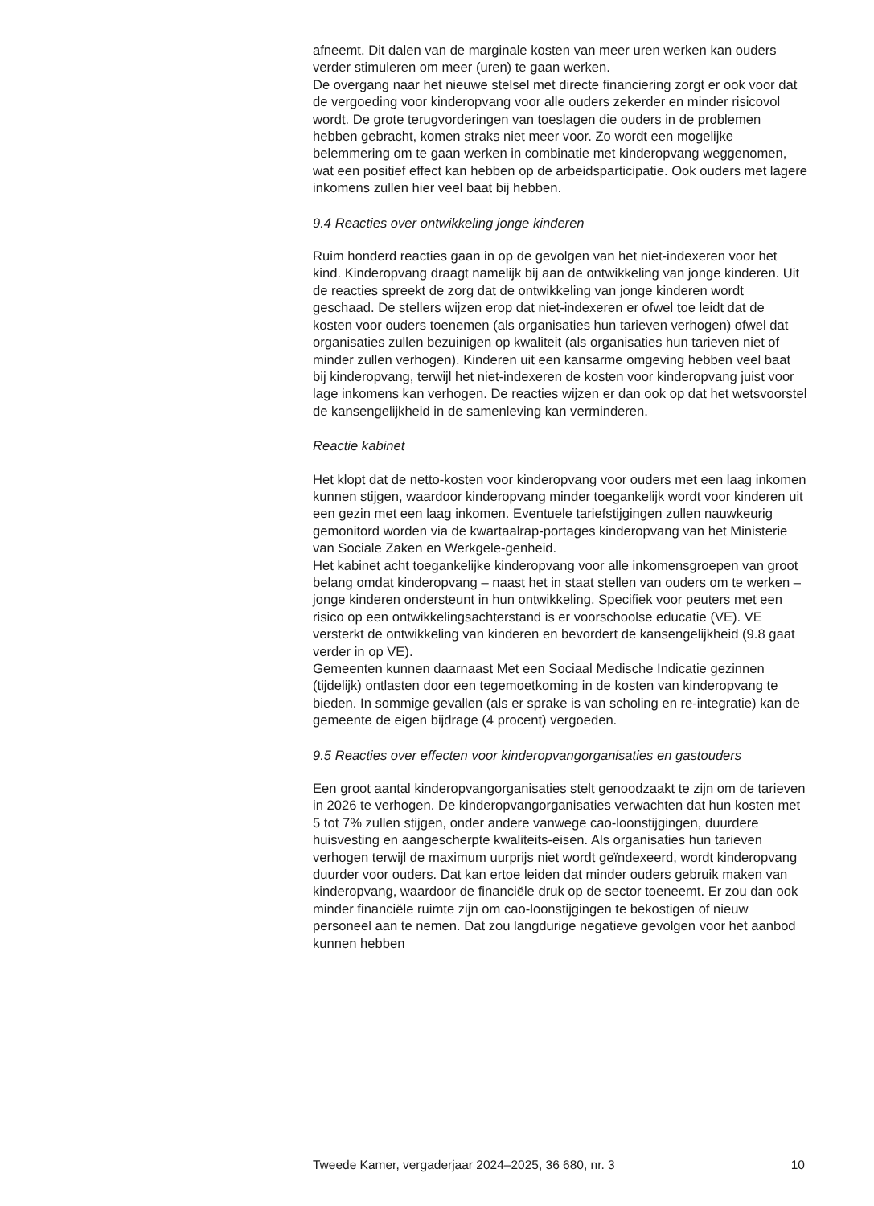afneemt. Dit dalen van de marginale kosten van meer uren werken kan ouders verder stimuleren om meer (uren) te gaan werken.
De overgang naar het nieuwe stelsel met directe financiering zorgt er ook voor dat de vergoeding voor kinderopvang voor alle ouders zekerder en minder risicovol wordt. De grote terugvorderingen van toeslagen die ouders in de problemen hebben gebracht, komen straks niet meer voor. Zo wordt een mogelijke belemmering om te gaan werken in combinatie met kinderopvang weggenomen, wat een positief effect kan hebben op de arbeidsparticipatie. Ook ouders met lagere inkomens zullen hier veel baat bij hebben.
9.4 Reacties over ontwikkeling jonge kinderen
Ruim honderd reacties gaan in op de gevolgen van het niet-indexeren voor het kind. Kinderopvang draagt namelijk bij aan de ontwikkeling van jonge kinderen. Uit de reacties spreekt de zorg dat de ontwikkeling van jonge kinderen wordt geschaad. De stellers wijzen erop dat niet-indexeren er ofwel toe leidt dat de kosten voor ouders toenemen (als organisaties hun tarieven verhogen) ofwel dat organisaties zullen bezuinigen op kwaliteit (als organisaties hun tarieven niet of minder zullen verhogen). Kinderen uit een kansarme omgeving hebben veel baat bij kinderopvang, terwijl het niet-indexeren de kosten voor kinderopvang juist voor lage inkomens kan verhogen. De reacties wijzen er dan ook op dat het wetsvoorstel de kansengelijkheid in de samenleving kan verminderen.
Reactie kabinet
Het klopt dat de netto-kosten voor kinderopvang voor ouders met een laag inkomen kunnen stijgen, waardoor kinderopvang minder toegankelijk wordt voor kinderen uit een gezin met een laag inkomen. Eventuele tariefstijgingen zullen nauwkeurig gemonitord worden via de kwartaalrap-portages kinderopvang van het Ministerie van Sociale Zaken en Werkgele-genheid.
Het kabinet acht toegankelijke kinderopvang voor alle inkomensgroepen van groot belang omdat kinderopvang – naast het in staat stellen van ouders om te werken – jonge kinderen ondersteunt in hun ontwikkeling. Specifiek voor peuters met een risico op een ontwikkelingsachterstand is er voorschoolse educatie (VE). VE versterkt de ontwikkeling van kinderen en bevordert de kansengelijkheid (9.8 gaat verder in op VE).
Gemeenten kunnen daarnaast Met een Sociaal Medische Indicatie gezinnen (tijdelijk) ontlasten door een tegemoetkoming in de kosten van kinderopvang te bieden. In sommige gevallen (als er sprake is van scholing en re-integratie) kan de gemeente de eigen bijdrage (4 procent) vergoeden.
9.5 Reacties over effecten voor kinderopvangorganisaties en gastouders
Een groot aantal kinderopvangorganisaties stelt genoodzaakt te zijn om de tarieven in 2026 te verhogen. De kinderopvangorganisaties verwachten dat hun kosten met 5 tot 7% zullen stijgen, onder andere vanwege cao-loonstijgingen, duurdere huisvesting en aangescherpte kwaliteits-eisen. Als organisaties hun tarieven verhogen terwijl de maximum uurprijs niet wordt geïndexeerd, wordt kinderopvang duurder voor ouders. Dat kan ertoe leiden dat minder ouders gebruik maken van kinderopvang, waardoor de financiële druk op de sector toeneemt. Er zou dan ook minder financiële ruimte zijn om cao-loonstijgingen te bekostigen of nieuw personeel aan te nemen. Dat zou langdurige negatieve gevolgen voor het aanbod kunnen hebben
Tweede Kamer, vergaderjaar 2024–2025, 36 680, nr. 3 10